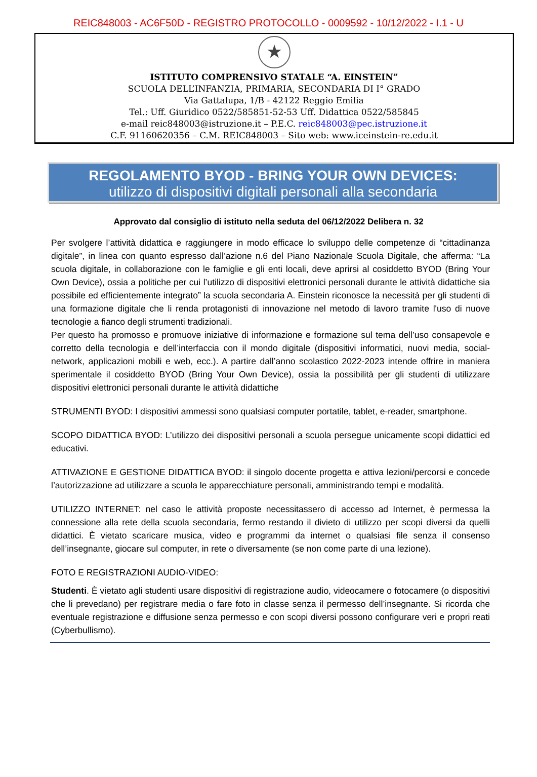REIC848003 - AC6F50D - REGISTRO PROTOCOLLO - 0009592 - 10/12/2022 - I.1 - U
★
ISTITUTO COMPRENSIVO STATALE “A. EINSTEIN”
SCUOLA DELL’INFANZIA, PRIMARIA, SECONDARIA DI I° GRADO
Via Gattalupa, 1/B - 42122 Reggio Emilia
Tel.: Uff. Giuridico 0522/585851-52-53 Uff. Didattica 0522/585845
e-mail reic848003@istruzione.it – P.E.C. reic848003@pec.istruzione.it
C.F. 91160620356 – C.M. REIC848003 – Sito web: www.iceinstein-re.edu.it
REGOLAMENTO BYOD - BRING YOUR OWN DEVICES:
utilizzo di dispositivi digitali personali alla secondaria
Approvato dal consiglio di istituto nella seduta del 06/12/2022 Delibera n. 32
Per svolgere l’attività didattica e raggiungere in modo efficace lo sviluppo delle competenze di “cittadinanza digitale”, in linea con quanto espresso dall’azione n.6 del Piano Nazionale Scuola Digitale, che afferma: “La scuola digitale, in collaborazione con le famiglie e gli enti locali, deve aprirsi al cosiddetto BYOD (Bring Your Own Device), ossia a politiche per cui l’utilizzo di dispositivi elettronici personali durante le attività didattiche sia possibile ed efficientemente integrato” la scuola secondaria A. Einstein riconosce la necessità per gli studenti di una formazione digitale che li renda protagonisti di innovazione nel metodo di lavoro tramite l'uso di nuove tecnologie a fianco degli strumenti tradizionali.
Per questo ha promosso e promuove iniziative di informazione e formazione sul tema dell’uso consapevole e corretto della tecnologia e dell’interfaccia con il mondo digitale (dispositivi informatici, nuovi media, social-network, applicazioni mobili e web, ecc.). A partire dall’anno scolastico 2022-2023 intende offrire in maniera sperimentale il cosiddetto BYOD (Bring Your Own Device), ossia la possibilità per gli studenti di utilizzare dispositivi elettronici personali durante le attività didattiche
STRUMENTI BYOD: I dispositivi ammessi sono qualsiasi computer portatile, tablet, e-reader, smartphone.
SCOPO DIDATTICA BYOD: L’utilizzo dei dispositivi personali a scuola persegue unicamente scopi didattici ed educativi.
ATTIVAZIONE E GESTIONE DIDATTICA BYOD: il singolo docente progetta e attiva lezioni/percorsi e concede l’autorizzazione ad utilizzare a scuola le apparecchiature personali, amministrando tempi e modalità.
UTILIZZO INTERNET: nel caso le attività proposte necessitassero di accesso ad Internet, è permessa la connessione alla rete della scuola secondaria, fermo restando il divieto di utilizzo per scopi diversi da quelli didattici. È vietato scaricare musica, video e programmi da internet o qualsiasi file senza il consenso dell’insegnante, giocare sul computer, in rete o diversamente (se non come parte di una lezione).
FOTO E REGISTRAZIONI AUDIO-VIDEO:
Studenti. È vietato agli studenti usare dispositivi di registrazione audio, videocamere o fotocamere (o dispositivi che li prevedano) per registrare media o fare foto in classe senza il permesso dell’insegnante. Si ricorda che eventuale registrazione e diffusione senza permesso e con scopi diversi possono configurare veri e propri reati (Cyberbullismo).